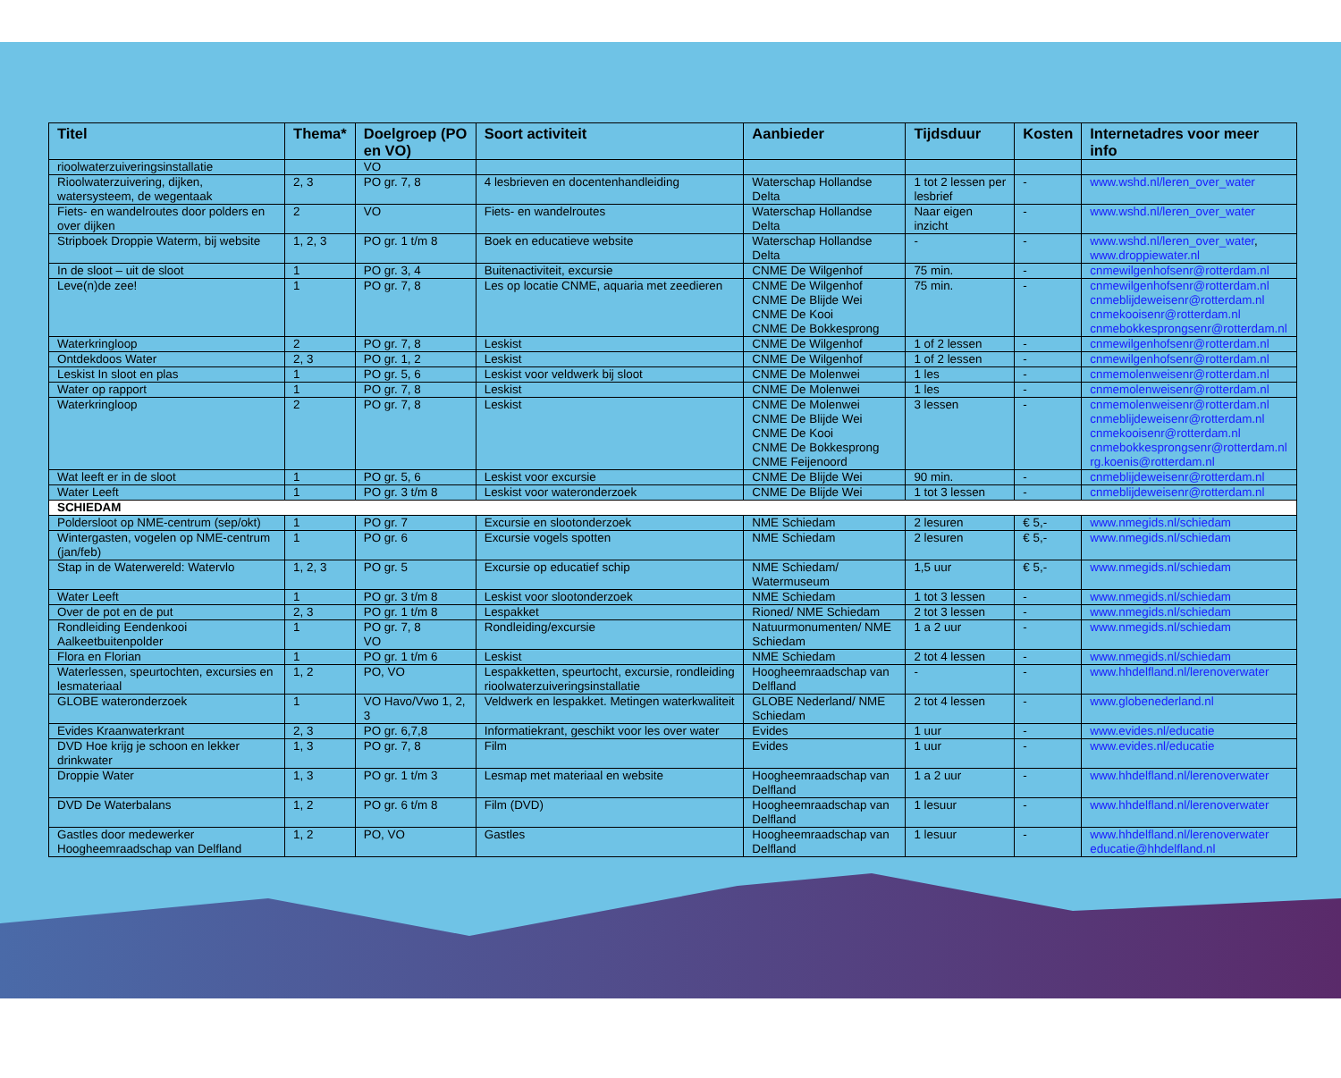| Titel | Thema* | Doelgroep (PO en VO) | Soort activiteit | Aanbieder | Tijdsduur | Kosten | Internetadres voor meer info |
| --- | --- | --- | --- | --- | --- | --- | --- |
| rioolwaterzuiveringsinstallatie | | VO | | | | | |
| Rioolwaterzuivering, dijken, watersysteem, de wegentaak | 2, 3 | PO gr. 7, 8 | 4 lesbrieven en docentenhandleiding | Waterschap Hollandse Delta | 1 tot 2 lessen per lesbrief | - | www.wshd.nl/leren_over_water |
| Fiets- en wandelroutes door polders en over dijken | 2 | VO | Fiets- en wandelroutes | Waterschap Hollandse Delta | Naar eigen inzicht | - | www.wshd.nl/leren_over_water |
| Stripboek Droppie Waterm, bij website | 1, 2, 3 | PO gr. 1 t/m 8 | Boek en educatieve website | Waterschap Hollandse Delta | - | - | www.wshd.nl/leren_over_water , www.droppiewater.nl |
| In de sloot – uit de sloot | 1 | PO gr. 3, 4 | Buitenactiviteit, excursie | CNME De Wilgenhof | 75 min. | - | cnmewilgenhofsenr@rotterdam.nl |
| Leve(n)de zee! | 1 | PO gr. 7, 8 | Les op locatie CNME, aquaria met zeedieren | CNME De Wilgenhof CNME De Blijde Wei CNME De Kooi CNME De Bokkesprong | 75 min. | - | cnmewilgenhofsenr@rotterdam.nl cnmeblijdeweisenr@rotterdam.nl cnmekooisenr@rotterdam.nl cnmebokkesprongsenr@rotterdam.nl |
| Waterkringloop | 2 | PO gr. 7, 8 | Leskist | CNME De Wilgenhof | 1 of 2 lessen | - | cnmewilgenhofsenr@rotterdam.nl |
| Ontdekdoos Water | 2, 3 | PO gr. 1, 2 | Leskist | CNME De Wilgenhof | 1 of 2 lessen | - | cnmewilgenhofsenr@rotterdam.nl |
| Leskist In sloot en plas | 1 | PO gr. 5, 6 | Leskist voor veldwerk bij sloot | CNME De Molenwei | 1 les | - | cnmemolenweisenr@rotterdam.nl |
| Water op rapport | 1 | PO gr. 7, 8 | Leskist | CNME De Molenwei | 1 les | - | cnmemolenweisenr@rotterdam.nl |
| Waterkringloop | 2 | PO gr. 7, 8 | Leskist | CNME De Molenwei CNME De Blijde Wei CNME De Kooi CNME De Bokkesprong CNME Feijenoord | 3 lessen | - | cnmemolenweisenr@rotterdam.nl cnmeblijdeweisenr@rotterdam.nl cnmekooisenr@rotterdam.nl cnmebokkesprongsenr@rotterdam.nl rg.koenis@rotterdam.nl |
| Wat leeft er in de sloot | 1 | PO gr. 5, 6 | Leskist voor excursie | CNME De Blijde Wei | 90 min. | - | cnmeblijdeweisenr@rotterdam.nl |
| Water Leeft | 1 | PO gr. 3 t/m 8 | Leskist voor wateronderzoek | CNME De Blijde Wei | 1 tot 3 lessen | - | cnmeblijdeweisenr@rotterdam.nl |
| SCHIEDAM | | | | | | | |
| Poldersloot op NME-centrum (sep/okt) | 1 | PO gr. 7 | Excursie en slootonderzoek | NME Schiedam | 2 lesuren | € 5,- | www.nmegids.nl/schiedam |
| Wintergasten, vogelen op NME-centrum (jan/feb) | 1 | PO gr. 6 | Excursie vogels spotten | NME Schiedam | 2 lesuren | € 5,- | www.nmegids.nl/schiedam |
| Stap in de Waterwereld: Watervlo | 1, 2, 3 | PO gr. 5 | Excursie op educatief schip | NME Schiedam/ Watermuseum | 1,5 uur | € 5,- | www.nmegids.nl/schiedam |
| Water Leeft | 1 | PO gr. 3 t/m 8 | Leskist voor slootonderzoek | NME Schiedam | 1 tot 3 lessen | - | www.nmegids.nl/schiedam |
| Over de pot en de put | 2, 3 | PO gr. 1 t/m 8 | Lespakket | Rioned/ NME Schiedam | 2 tot 3 lessen | - | www.nmegids.nl/schiedam |
| Rondleiding Eendenkooi Aalkeetbuitenpolder | 1 | PO gr. 7, 8 VO | Rondleiding/excursie | Natuurmonumenten/ NME Schiedam | 1 a 2 uur | - | www.nmegids.nl/schiedam |
| Flora en Florian | 1 | PO gr. 1 t/m 6 | Leskist | NME Schiedam | 2 tot 4 lessen | - | www.nmegids.nl/schiedam |
| Waterlessen, speurtochten, excursies en lesmateriaal | 1, 2 | PO, VO | Lespakketten, speurtocht, excursie, rondleiding rioolwaterzuiveringsinstallatie | Hoogheemraadschap van Delfland | - | - | www.hhdelfland.nl/lerenoverwater |
| GLOBE wateronderzoek | 1 | VO Havo/Vwo 1, 2, 3 | Veldwerk en lespakket. Metingen waterkwaliteit | GLOBE Nederland/ NME Schiedam | 2 tot 4 lessen | - | www.globenederland.nl |
| Evides Kraanwaterkrant | 2, 3 | PO gr. 6,7,8 | Informatiekrant, geschikt voor les over water | Evides | 1 uur | - | www.evides.nl/educatie |
| DVD Hoe krijg je schoon en lekker drinkwater | 1, 3 | PO gr. 7, 8 | Film | Evides | 1 uur | - | www.evides.nl/educatie |
| Droppie Water | 1, 3 | PO gr. 1 t/m 3 | Lesmap met materiaal en website | Hoogheemraadschap van Delfland | 1 a 2 uur | - | www.hhdelfland.nl/lerenoverwater |
| DVD De Waterbalans | 1, 2 | PO gr. 6 t/m 8 | Film (DVD) | Hoogheemraadschap van Delfland | 1 lesuur | - | www.hhdelfland.nl/lerenoverwater |
| Gastles door medewerker Hoogheemraadschap van Delfland | 1, 2 | PO, VO | Gastles | Hoogheemraadschap van Delfland | 1 lesuur | - | www.hhdelfland.nl/lerenoverwater educatie@hhdelfland.nl |